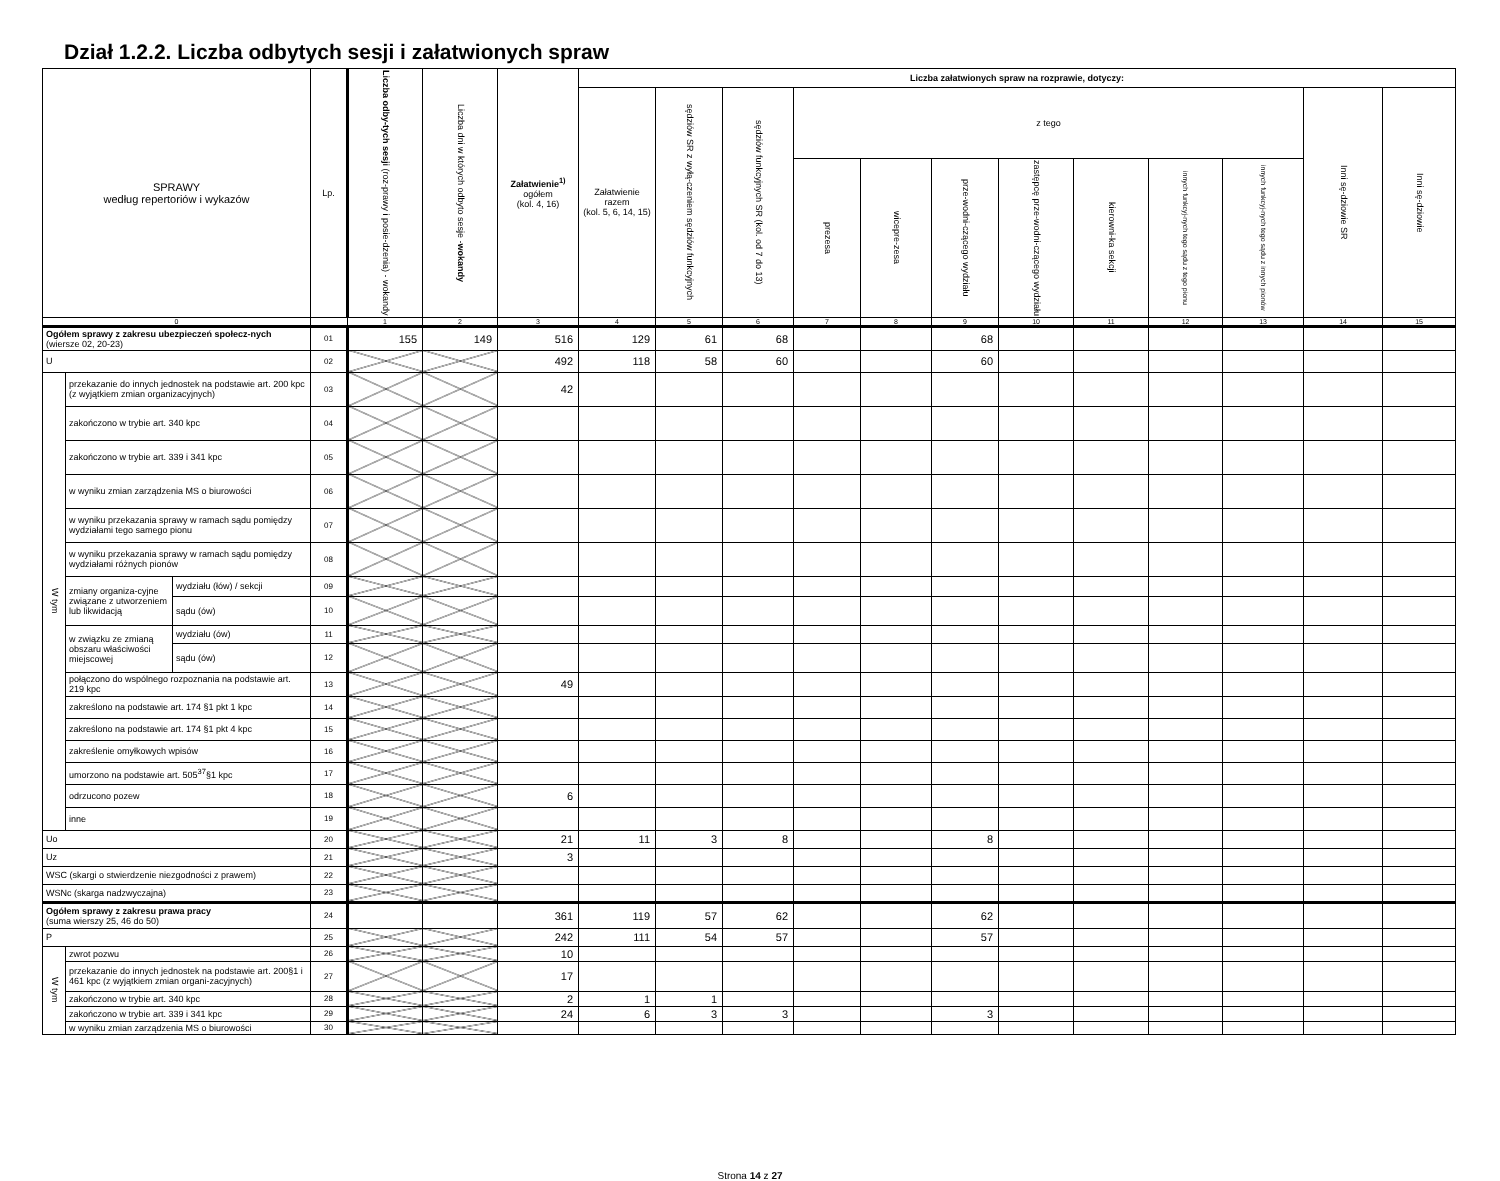Dział 1.2.2. Liczba odbytych sesji i załatwionych spraw
| SPRAWY według repertoriów i wykazów | | | Lp. | Liczba odby-tych sesji (roz-prawy i posie-dzenia) - wokandy | Liczba dni w których odbyto sesje - wokandy | Załatwienie<sup>1)</sup> ogółem (kol. 4, 16) | Liczba załatwionych spraw na rozprawie, dotyczy: | | | | | | | | | | | |
| --- | --- | --- | --- | --- | --- | --- | --- | --- | --- | --- | --- | --- | --- | --- | --- | --- | --- | --- |
| | | | | | | | Załatwienie razem (kol. 5, 6, 14, 15) | sędziów SR z wyłą-czeniem sędziów funkcyjnych | sędziów funkcyjnych SR (kol. od 7 do 13) | z tego | | | | | | | Inni sę-dziowie SR | Inni sę-dziowie |
| | | | | | | | | | | prezesa | wicepre-zesa | prze-wodni-czącego wydziału | zastępcę prze-wodni-czącego wydziału | kierowni-ka sekcji | innych funkcyj-nych tego sądu z tego pionu | innych funkcyj-nych tego sądu z innych pionów | | |
| 0 | | | | 1 | 2 | 3 | 4 | 5 | 6 | 7 | 8 | 9 | 10 | 11 | 12 | 13 | 14 | 15 |
| Ogółem sprawy z zakresu ubezpieczeń społecz-nych (wiersze 02, 20-23) | | | 01 | 155 | 149 | 516 | 129 | 61 | 68 | | | 68 | | | | | | |
| U | | | 02 | | | 492 | 118 | 58 | 60 | | | 60 | | | | | | |
| W tym | przekazanie do innych jednostek na podstawie art. 200 kpc (z wyjątkiem zmian organizacyjnych) | | 03 | | | 42 | | | | | | | | | | | | |
| | zakończono w trybie art. 340 kpc | | 04 | | | | | | | | | | | | | | | |
| | zakończono w trybie art. 339 i 341 kpc | | 05 | | | | | | | | | | | | | | | |
| | w wyniku zmian zarządzenia MS o biurowości | | 06 | | | | | | | | | | | | | | | |
| | w wyniku przekazania sprawy w ramach sądu pomiędzy wydziałami tego samego pionu | | 07 | | | | | | | | | | | | | | | |
| | w wyniku przekazania sprawy w ramach sądu pomiędzy wydziałami różnych pionów | | 08 | | | | | | | | | | | | | | | |
| | zmiany organiza-cyjne związane z utworzeniem lub likwidacją | wydziału (łów) / sekcji | 09 | | | | | | | | | | | | | | | |
| | | sądu (ów) | 10 | | | | | | | | | | | | | | | |
| | w związku ze zmianą obszaru właściwości miejscowej | wydziału (ów) | 11 | | | | | | | | | | | | | | | |
| | | sądu (ów) | 12 | | | | | | | | | | | | | | | |
| | połączono do wspólnego rozpoznania na podstawie art. 219 kpc | | 13 | | | 49 | | | | | | | | | | | | |
| | zakreślono na podstawie art. 174 §1 pkt 1 kpc | | 14 | | | | | | | | | | | | | | | |
| | zakreślono na podstawie art. 174 §1 pkt 4 kpc | | 15 | | | | | | | | | | | | | | | |
| | zakreślenie omyłkowych wpisów | | 16 | | | | | | | | | | | | | | | |
| | umorzono na podstawie art. 505<sup>37</sup>§1 kpc | | 17 | | | | | | | | | | | | | | | |
| | odrzucono pozew | | 18 | | | 6 | | | | | | | | | | | | |
| | inne | | 19 | | | | | | | | | | | | | | | |
| Uo | | | 20 | | | 21 | 11 | 3 | 8 | | | 8 | | | | | | |
| Uz | | | 21 | | | 3 | | | | | | | | | | | | |
| WSC (skargi o stwierdzenie niezgodności z prawem) | | | 22 | | | | | | | | | | | | | | | |
| WSNc (skarga nadzwyczajna) | | | 23 | | | | | | | | | | | | | | | |
| Ogółem sprawy z zakresu prawa pracy (suma wierszy 25, 46 do 50) | | | 24 | | | 361 | 119 | 57 | 62 | | | 62 | | | | | | |
| P | | | 25 | | | 242 | 111 | 54 | 57 | | | 57 | | | | | | |
| W tym | zwrot pozwu | | 26 | | | 10 | | | | | | | | | | | | |
| | przekazanie do innych jednostek na podstawie art. 200§1 i 461 kpc (z wyjątkiem zmian organi-zacyjnych) | | 27 | | | 17 | | | | | | | | | | | | |
| | zakończono w trybie art. 340 kpc | | 28 | | | 2 | 1 | 1 | | | | | | | | | | |
| | zakończono w trybie art. 339 i 341 kpc | | 29 | | | 24 | 6 | 3 | 3 | | | 3 | | | | | | |
| | w wyniku zmian zarządzenia MS o biurowości | | 30 | | | | | | | | | | | | | | | |
Strona 14 z 27